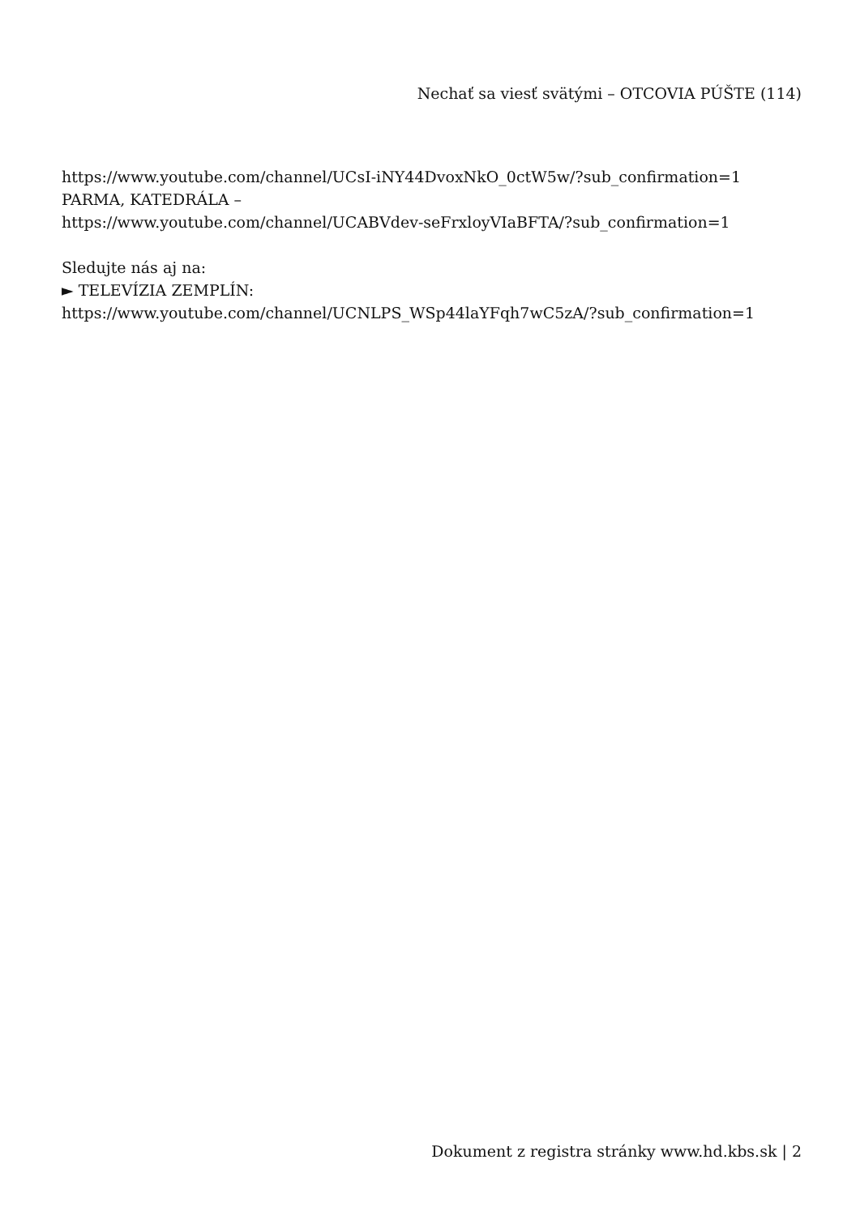Nechať sa viesť svätými – OTCOVIA PÚŠTE (114)
https://www.youtube.com/channel/UCsI-iNY44DvoxNkO_0ctW5w/?sub_confirmation=1
PARMA, KATEDRÁLA –
https://www.youtube.com/channel/UCABVdev-seFrxloyVIaBFTA/?sub_confirmation=1
Sledujte nás aj na:
► TELEVÍZIA ZEMPLÍN:
https://www.youtube.com/channel/UCNLPS_WSp44laYFqh7wC5zA/?sub_confirmation=1
Dokument z registra stránky www.hd.kbs.sk | 2